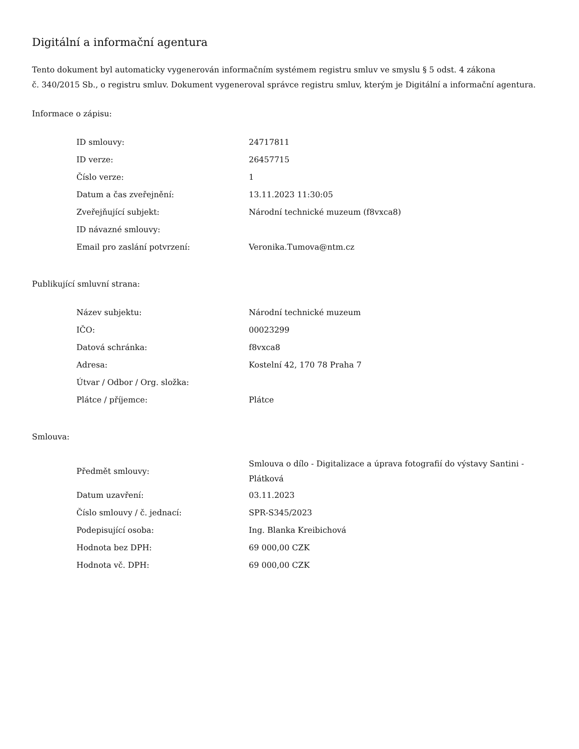Digitální a informační agentura
Tento dokument byl automaticky vygenerován informačním systémem registru smluv ve smyslu § 5 odst. 4 zákona
č. 340/2015 Sb., o registru smluv. Dokument vygeneroval správce registru smluv, kterým je Digitální a informační agentura.
Informace o zápisu:
| ID smlouvy: | 24717811 |
| ID verze: | 26457715 |
| Číslo verze: | 1 |
| Datum a čas zveřejnění: | 13.11.2023 11:30:05 |
| Zveřejňující subjekt: | Národní technické muzeum (f8vxca8) |
| ID návazné smlouvy: | |
| Email pro zaslání potvrzení: | Veronika.Tumova@ntm.cz |
Publikující smluvní strana:
| Název subjektu: | Národní technické muzeum |
| IČO: | 00023299 |
| Datová schránka: | f8vxca8 |
| Adresa: | Kostelní 42, 170 78 Praha 7 |
| Útvar / Odbor / Org. složka: | |
| Plátce / příjemce: | Plátce |
Smlouva:
| Předmět smlouvy: | Smlouva o dílo - Digitalizace a úprava fotografií do výstavy Santini - Plátková |
| Datum uzavření: | 03.11.2023 |
| Číslo smlouvy / č. jednací: | SPR-S345/2023 |
| Podepisující osoba: | Ing. Blanka Kreibichová |
| Hodnota bez DPH: | 69 000,00 CZK |
| Hodnota vč. DPH: | 69 000,00 CZK |